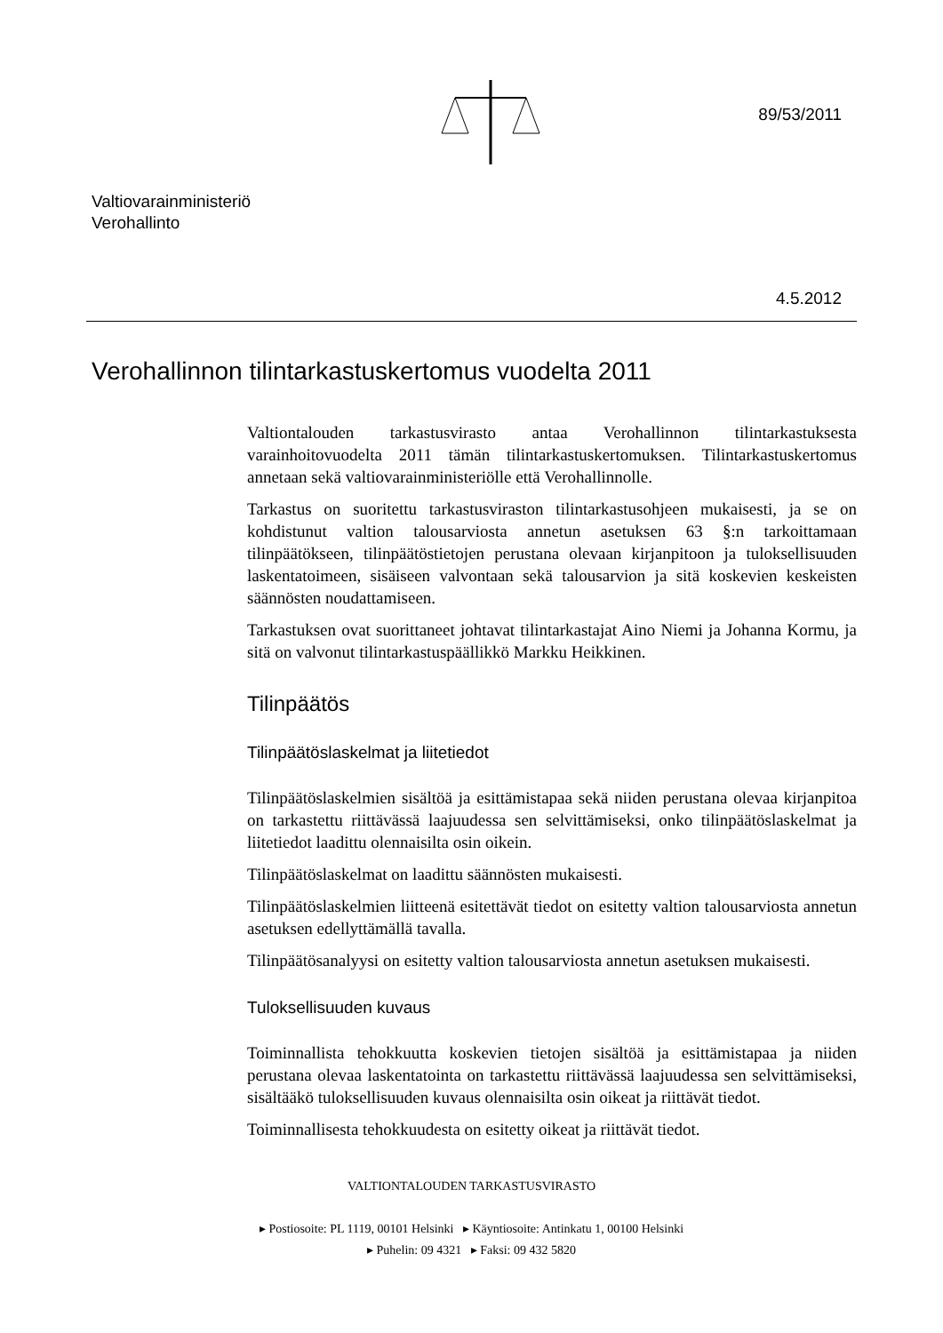89/53/2011
Valtiovarainministeriö
Verohallinto
4.5.2012
Verohallinnon tilintarkastuskertomus vuodelta 2011
Valtiontalouden tarkastusvirasto antaa Verohallinnon tilintarkastuksesta varainhoitovuodelta 2011 tämän tilintarkastuskertomuksen. Tilintarkastuskertomus annetaan sekä valtiovarainministeriölle että Verohallinnolle.
Tarkastus on suoritettu tarkastusviraston tilintarkastusohjeen mukaisesti, ja se on kohdistunut valtion talousarviosta annetun asetuksen 63 §:n tarkoittamaan tilinpäätökseen, tilinpäätöstietojen perustana olevaan kirjanpitoon ja tuloksellisuuden laskentatoimeen, sisäiseen valvontaan sekä talousarvion ja sitä koskevien keskeisten säännösten noudattamiseen.
Tarkastuksen ovat suorittaneet johtavat tilintarkastajat Aino Niemi ja Johanna Kormu, ja sitä on valvonut tilintarkastuspäällikkö Markku Heikkinen.
Tilinpäätös
Tilinpäätöslaskelmat ja liitetiedot
Tilinpäätöslaskelmien sisältöä ja esittämistapaa sekä niiden perustana olevaa kirjanpitoa on tarkastettu riittävässä laajuudessa sen selvittämiseksi, onko tilinpäätöslaskelmat ja liitetiedot laadittu olennaisilta osin oikein.
Tilinpäätöslaskelmat on laadittu säännösten mukaisesti.
Tilinpäätöslaskelmien liitteenä esitettävät tiedot on esitetty valtion talousarviosta annetun asetuksen edellyttämällä tavalla.
Tilinpäätösanalyysi on esitetty valtion talousarviosta annetun asetuksen mukaisesti.
Tuloksellisuuden kuvaus
Toiminnallista tehokkuutta koskevien tietojen sisältöä ja esittämistapaa ja niiden perustana olevaa laskentatointa on tarkastettu riittävässä laajuudessa sen selvittämiseksi, sisältääkö tuloksellisuuden kuvaus olennaisilta osin oikeat ja riittävät tiedot.
Toiminnallisesta tehokkuudesta on esitetty oikeat ja riittävät tiedot.
VALTIONTALOUDEN TARKASTUSVIRASTO
▸ Postiosoite: PL 1119, 00101 Helsinki ▸ Käyntiosoite: Antinkatu 1, 00100 Helsinki
▸ Puhelin: 09 4321 ▸ Faksi: 09 432 5820